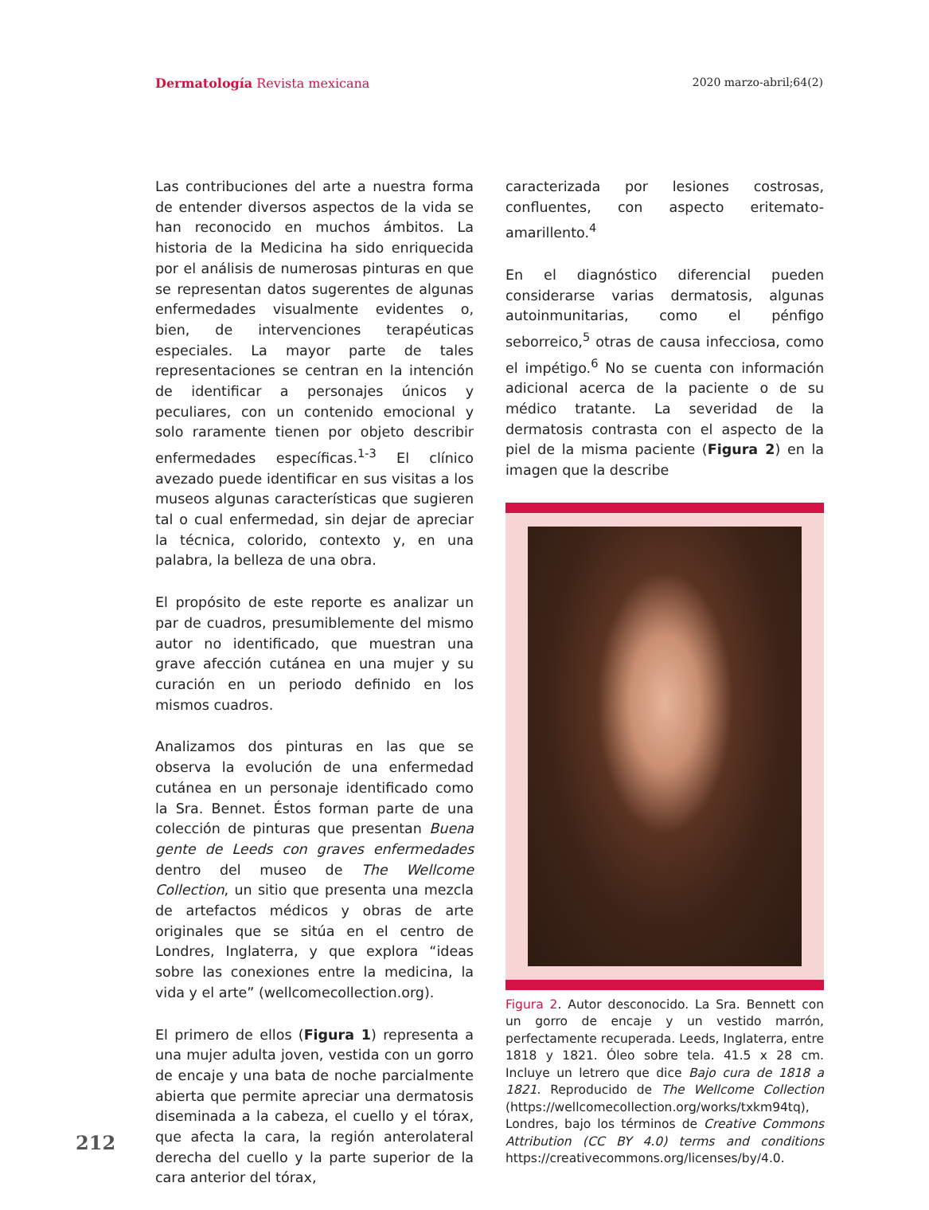Dermatología Revista mexicana 2020 marzo-abril;64(2)
Las contribuciones del arte a nuestra forma de entender diversos aspectos de la vida se han reconocido en muchos ámbitos. La historia de la Medicina ha sido enriquecida por el análisis de numerosas pinturas en que se representan datos sugerentes de algunas enfermedades visualmente evidentes o, bien, de intervenciones terapéuticas especiales. La mayor parte de tales representaciones se centran en la intención de identificar a personajes únicos y peculiares, con un contenido emocional y solo raramente tienen por objeto describir enfermedades específicas.<sup>1-3</sup> El clínico avezado puede identificar en sus visitas a los museos algunas características que sugieren tal o cual enfermedad, sin dejar de apreciar la técnica, colorido, contexto y, en una palabra, la belleza de una obra.
El propósito de este reporte es analizar un par de cuadros, presumiblemente del mismo autor no identificado, que muestran una grave afección cutánea en una mujer y su curación en un periodo definido en los mismos cuadros.
Analizamos dos pinturas en las que se observa la evolución de una enfermedad cutánea en un personaje identificado como la Sra. Bennet. Éstos forman parte de una colección de pinturas que presentan Buena gente de Leeds con graves enfermedades dentro del museo de The Wellcome Collection, un sitio que presenta una mezcla de artefactos médicos y obras de arte originales que se sitúa en el centro de Londres, Inglaterra, y que explora “ideas sobre las conexiones entre la medicina, la vida y el arte” (wellcomecollection.org).
El primero de ellos (Figura 1) representa a una mujer adulta joven, vestida con un gorro de encaje y una bata de noche parcialmente abierta que permite apreciar una dermatosis diseminada a la cabeza, el cuello y el tórax, que afecta la cara, la región anterolateral derecha del cuello y la parte superior de la cara anterior del tórax,
caracterizada por lesiones costrosas, confluentes, con aspecto eritemato-amarillento.<sup>4</sup>
En el diagnóstico diferencial pueden considerarse varias dermatosis, algunas autoinmunitarias, como el pénfigo seborreico,<sup>5</sup> otras de causa infecciosa, como el impétigo.<sup>6</sup> No se cuenta con información adicional acerca de la paciente o de su médico tratante. La severidad de la dermatosis contrasta con el aspecto de la piel de la misma paciente (Figura 2) en la imagen que la describe
Figura 2. Autor desconocido. La Sra. Bennett con un gorro de encaje y un vestido marrón, perfectamente recuperada. Leeds, Inglaterra, entre 1818 y 1821. Óleo sobre tela. 41.5 x 28 cm. Incluye un letrero que dice Bajo cura de 1818 a 1821. Reproducido de The Wellcome Collection (https://wellcomecollection.org/works/txkm94tq), Londres, bajo los términos de Creative Commons Attribution (CC BY 4.0) terms and conditions https://creativecommons.org/licenses/by/4.0.
212